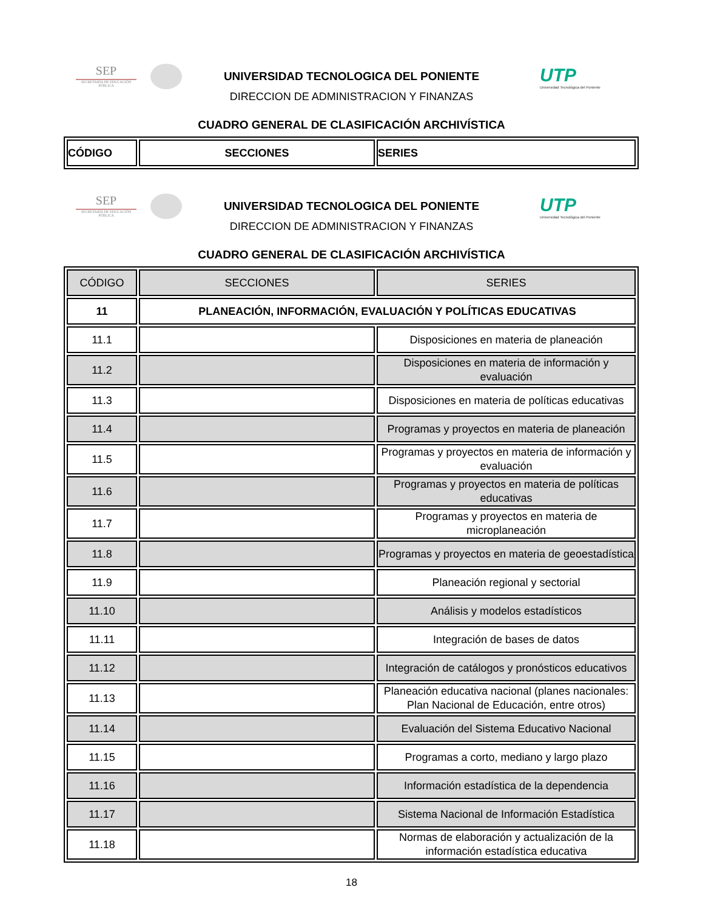SEP
SECRETARÍA DE EDUCACIÓN PÚBLICA
UTP
Universidad Tecnológica del Poniente
UNIVERSIDAD TECNOLOGICA DEL PONIENTE
DIRECCION DE ADMINISTRACION Y FINANZAS
CUADRO GENERAL DE CLASIFICACIÓN ARCHIVÍSTICA
| CÓDIGO | SECCIONES | SERIES |
SEP
SECRETARÍA DE EDUCACIÓN PÚBLICA
UTP
Universidad Tecnológica del Poniente
UNIVERSIDAD TECNOLOGICA DEL PONIENTE
DIRECCION DE ADMINISTRACION Y FINANZAS
CUADRO GENERAL DE CLASIFICACIÓN ARCHIVÍSTICA
| CÓDIGO | SECCIONES | SERIES |
| --- | --- | --- |
| 11 | PLANEACIÓN, INFORMACIÓN, EVALUACIÓN Y POLÍTICAS EDUCATIVAS | |
| 11.1 | | Disposiciones en materia de planeación |
| 11.2 | | Disposiciones en materia de información y evaluación |
| 11.3 | | Disposiciones en materia de políticas educativas |
| 11.4 | | Programas y proyectos en materia de planeación |
| 11.5 | | Programas y proyectos en materia de información y evaluación |
| 11.6 | | Programas y proyectos en materia de políticas educativas |
| 11.7 | | Programas y proyectos en materia de microplaneación |
| 11.8 | | Programas y proyectos en materia de geoestadística |
| 11.9 | | Planeación regional y sectorial |
| 11.10 | | Análisis y modelos estadísticos |
| 11.11 | | Integración de bases de datos |
| 11.12 | | Integración de catálogos y pronósticos educativos |
| 11.13 | | Planeación educativa nacional (planes nacionales: Plan Nacional de Educación, entre otros) |
| 11.14 | | Evaluación del Sistema Educativo Nacional |
| 11.15 | | Programas a corto, mediano y largo plazo |
| 11.16 | | Información estadística de la dependencia |
| 11.17 | | Sistema Nacional de Información Estadística |
| 11.18 | | Normas de elaboración y actualización de la información estadística educativa |
18